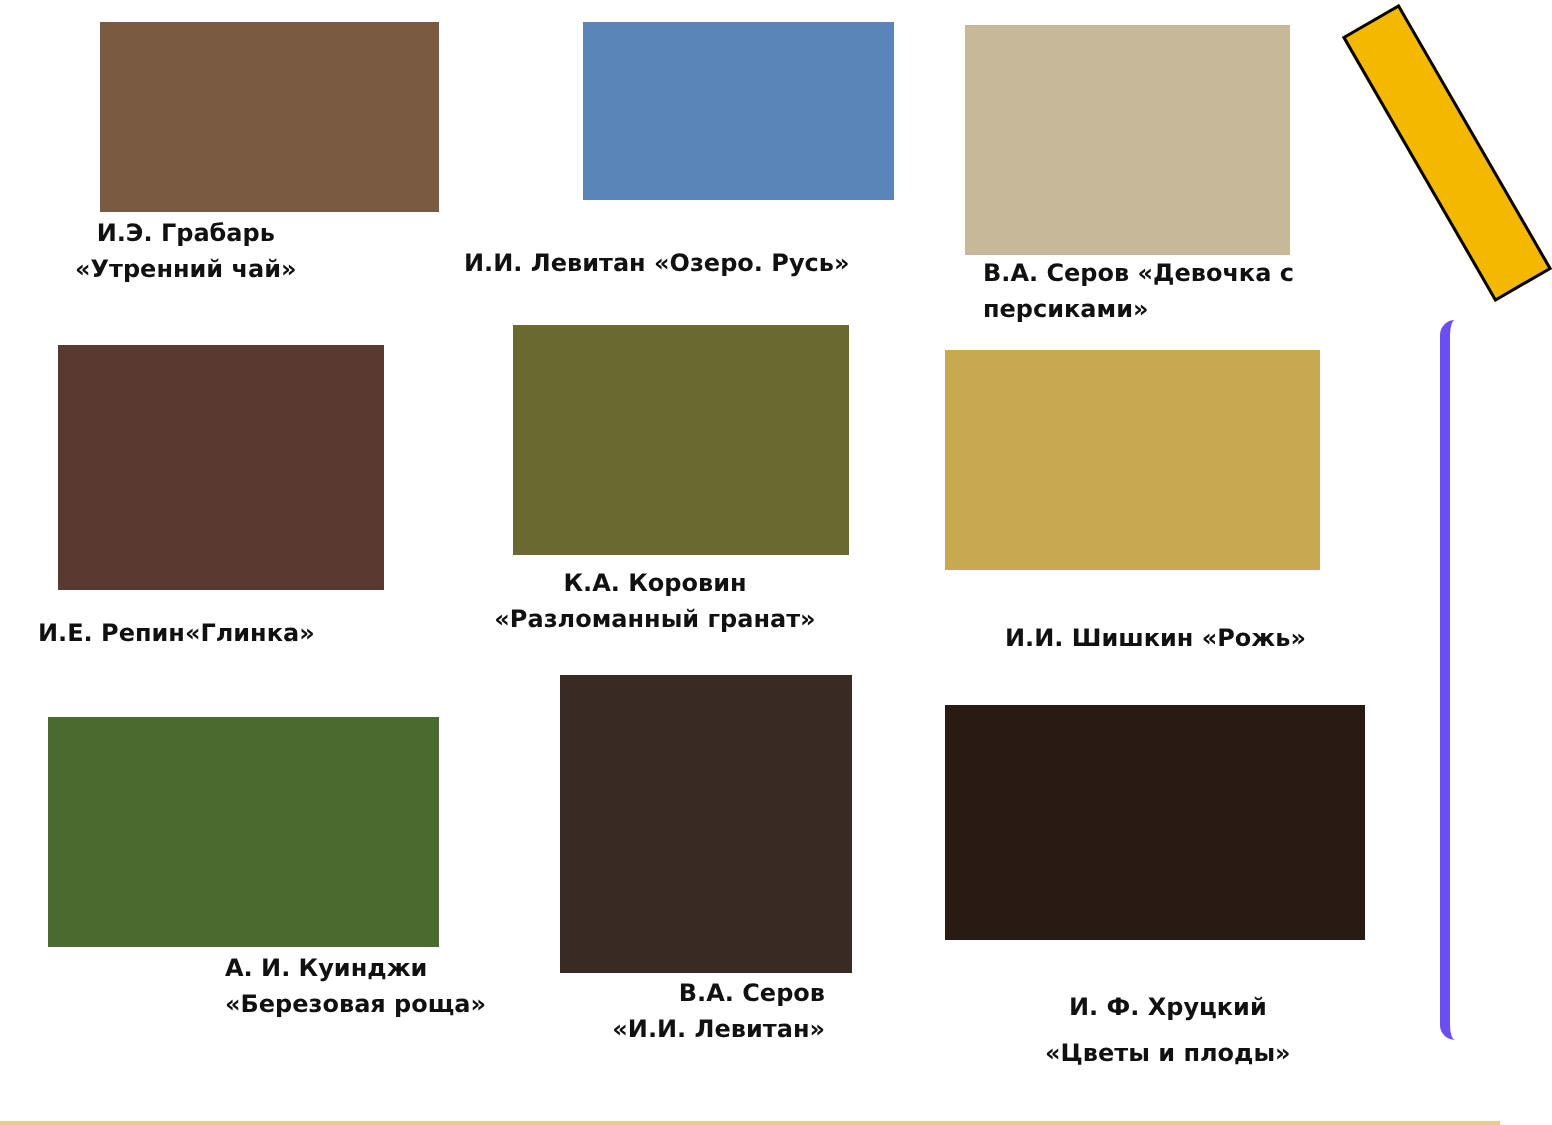И.Э. Грабарь
«Утренний чай»
И.И. Левитан «Озеро. Русь»
В.А. Серов «Девочка с персиками»
И.Е. Репин«Глинка»
К.А. Коровин
«Разломанный гранат»
И.И. Шишкин «Рожь»
А. И. Куинджи
«Березовая роща»
В.А. Серов
«И.И. Левитан»
И. Ф. Хруцкий
«Цветы и плоды»